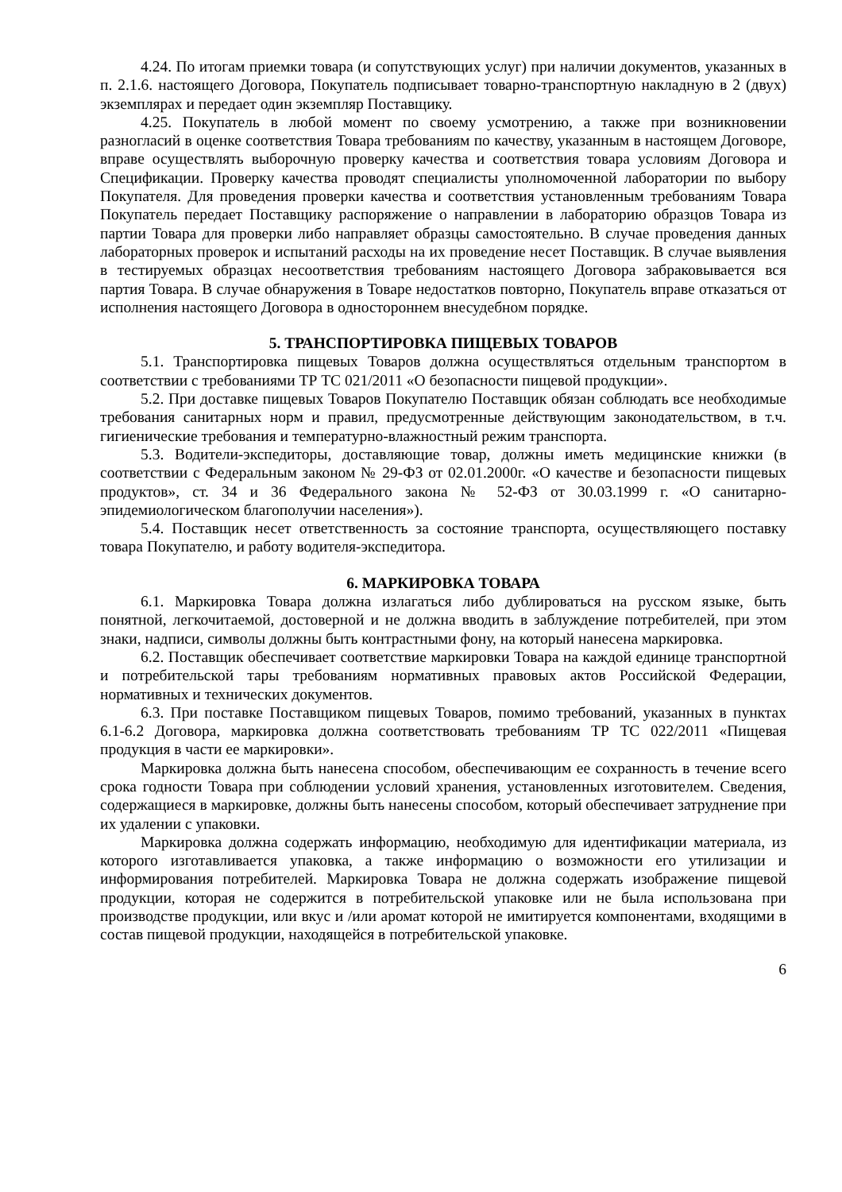4.24. По итогам приемки товара (и сопутствующих услуг) при наличии документов, указанных в п. 2.1.6. настоящего Договора, Покупатель подписывает товарно-транспортную накладную в 2 (двух) экземплярах и передает один экземпляр Поставщику.
4.25. Покупатель в любой момент по своему усмотрению, а также при возникновении разногласий в оценке соответствия Товара требованиям по качеству, указанным в настоящем Договоре, вправе осуществлять выборочную проверку качества и соответствия товара условиям Договора и Спецификации. Проверку качества проводят специалисты уполномоченной лаборатории по выбору Покупателя. Для проведения проверки качества и соответствия установленным требованиям Товара Покупатель передает Поставщику распоряжение о направлении в лабораторию образцов Товара из партии Товара для проверки либо направляет образцы самостоятельно. В случае проведения данных лабораторных проверок и испытаний расходы на их проведение несет Поставщик. В случае выявления в тестируемых образцах несоответствия требованиям настоящего Договора забраковывается вся партия Товара. В случае обнаружения в Товаре недостатков повторно, Покупатель вправе отказаться от исполнения настоящего Договора в одностороннем внесудебном порядке.
5. ТРАНСПОРТИРОВКА ПИЩЕВЫХ ТОВАРОВ
5.1. Транспортировка пищевых Товаров должна осуществляться отдельным транспортом в соответствии с требованиями ТР ТС 021/2011 «О безопасности пищевой продукции».
5.2. При доставке пищевых Товаров Покупателю Поставщик обязан соблюдать все необходимые требования санитарных норм и правил, предусмотренные действующим законодательством, в т.ч. гигиенические требования и температурно-влажностный режим транспорта.
5.3. Водители-экспедиторы, доставляющие товар, должны иметь медицинские книжки (в соответствии с Федеральным законом № 29-ФЗ от 02.01.2000г. «О качестве и безопасности пищевых продуктов», ст. 34 и 36 Федерального закона № 52-ФЗ от 30.03.1999 г. «О санитарно-эпидемиологическом благополучии населения»).
5.4. Поставщик несет ответственность за состояние транспорта, осуществляющего поставку товара Покупателю, и работу водителя-экспедитора.
6. МАРКИРОВКА ТОВАРА
6.1. Маркировка Товара должна излагаться либо дублироваться на русском языке, быть понятной, легкочитаемой, достоверной и не должна вводить в заблуждение потребителей, при этом знаки, надписи, символы должны быть контрастными фону, на который нанесена маркировка.
6.2. Поставщик обеспечивает соответствие маркировки Товара на каждой единице транспортной и потребительской тары требованиям нормативных правовых актов Российской Федерации, нормативных и технических документов.
6.3. При поставке Поставщиком пищевых Товаров, помимо требований, указанных в пунктах 6.1-6.2 Договора, маркировка должна соответствовать требованиям ТР ТС 022/2011 «Пищевая продукция в части ее маркировки».
Маркировка должна быть нанесена способом, обеспечивающим ее сохранность в течение всего срока годности Товара при соблюдении условий хранения, установленных изготовителем. Сведения, содержащиеся в маркировке, должны быть нанесены способом, который обеспечивает затруднение при их удалении с упаковки.
Маркировка должна содержать информацию, необходимую для идентификации материала, из которого изготавливается упаковка, а также информацию о возможности его утилизации и информирования потребителей. Маркировка Товара не должна содержать изображение пищевой продукции, которая не содержится в потребительской упаковке или не была использована при производстве продукции, или вкус и /или аромат которой не имитируется компонентами, входящими в состав пищевой продукции, находящейся в потребительской упаковке.
6